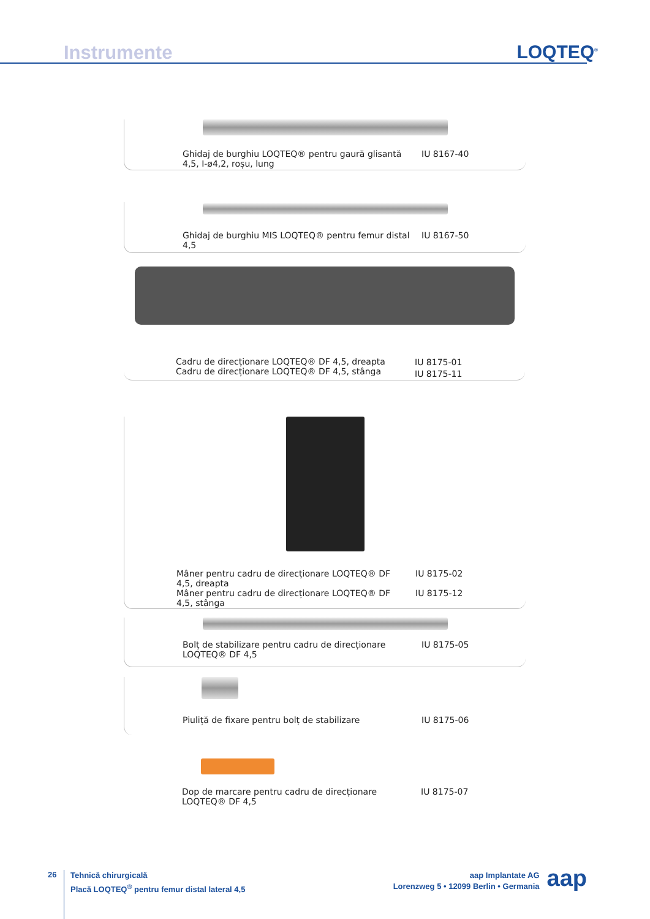Instrumente LOQTEQ<sup>®</sup>
Ghidaj de burghiu LOQTEQ® pentru gaură glisantă 4,5, I-ø4,2, roșu, lung
IU 8167-40
Ghidaj de burghiu MIS LOQTEQ® pentru femur distal 4,5
IU 8167-50
Cadru de direcționare LOQTEQ® DF 4,5, dreapta
Cadru de direcționare LOQTEQ® DF 4,5, stânga
IU 8175-01
IU 8175-11
Mâner pentru cadru de direcționare LOQTEQ® DF 4,5, dreapta
Mâner pentru cadru de direcționare LOQTEQ® DF 4,5, stânga
IU 8175-02
IU 8175-12
Bolț de stabilizare pentru cadru de direcționare LOQTEQ® DF 4,5
IU 8175-05
Piuliță de fixare pentru bolț de stabilizare IU 8175-06
Dop de marcare pentru cadru de direcționare LOQTEQ® DF 4,5
IU 8175-07
26
Tehnică chirurgicală
Placă LOQTEQ<sup>®</sup> pentru femur distal lateral 4,5
aap Implantate AG
Lorenzweg 5 • 12099 Berlin • Germania
aap